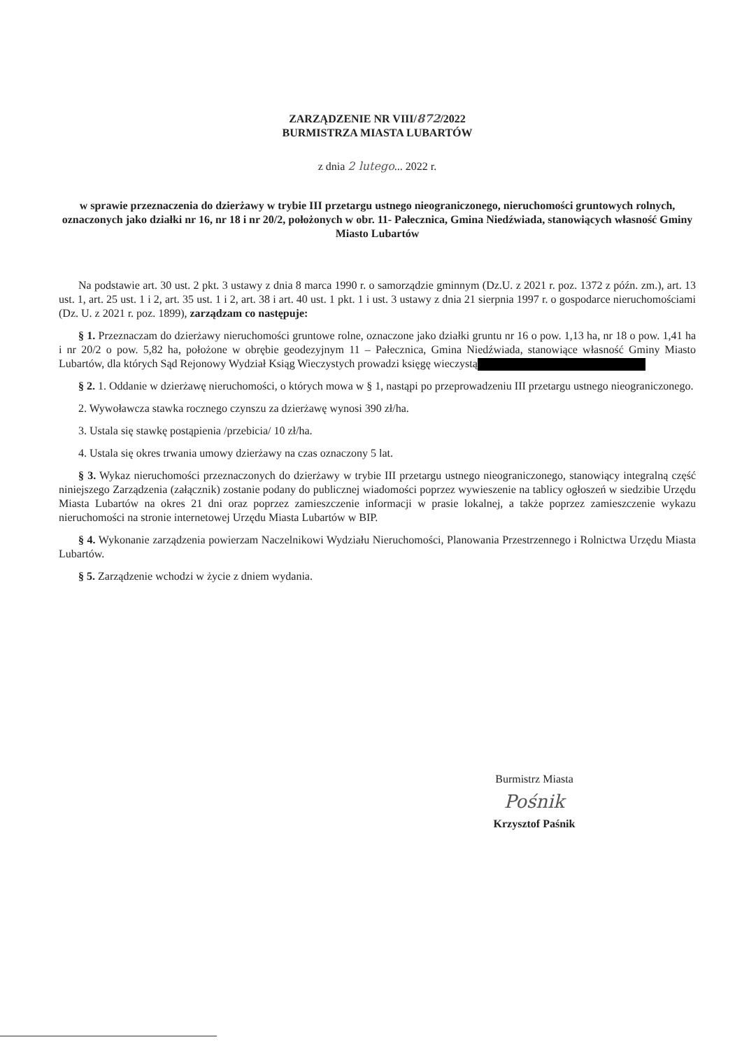ZARZĄDZENIE NR VIII/872/2022
BURMISTRZA MIASTA LUBARTÓW
z dnia 2 lutego... 2022 r.
w sprawie przeznaczenia do dzierżawy w trybie III przetargu ustnego nieograniczonego, nieruchomości gruntowych rolnych, oznaczonych jako działki nr 16, nr 18 i nr 20/2, położonych w obr. 11- Pałecznica, Gmina Niedźwiada, stanowiących własność Gminy Miasto Lubartów
Na podstawie art. 30 ust. 2 pkt. 3 ustawy z dnia 8 marca 1990 r. o samorządzie gminnym (Dz.U. z 2021 r. poz. 1372 z późn. zm.), art. 13 ust. 1, art. 25 ust. 1 i 2, art. 35 ust. 1 i 2, art. 38 i art. 40 ust. 1 pkt. 1 i ust. 3 ustawy z dnia 21 sierpnia 1997 r. o gospodarce nieruchomościami (Dz. U. z 2021 r. poz. 1899), zarządzam co następuje:
§ 1. Przeznaczam do dzierżawy nieruchomości gruntowe rolne, oznaczone jako działki gruntu nr 16 o pow. 1,13 ha, nr 18 o pow. 1,41 ha i nr 20/2 o pow. 5,82 ha, położone w obrębie geodezyjnym 11 – Pałecznica, Gmina Niedźwiada, stanowiące własność Gminy Miasto Lubartów, dla których Sąd Rejonowy Wydział Ksiąg Wieczystych prowadzi księgę wieczystą
§ 2. 1. Oddanie w dzierżawę nieruchomości, o których mowa w § 1, nastąpi po przeprowadzeniu III przetargu ustnego nieograniczonego.
2. Wywoławcza stawka rocznego czynszu za dzierżawę wynosi 390 zł/ha.
3. Ustala się stawkę postąpienia /przebicia/ 10 zł/ha.
4. Ustala się okres trwania umowy dzierżawy na czas oznaczony 5 lat.
§ 3. Wykaz nieruchomości przeznaczonych do dzierżawy w trybie III przetargu ustnego nieograniczonego, stanowiący integralną część niniejszego Zarządzenia (załącznik) zostanie podany do publicznej wiadomości poprzez wywieszenie na tablicy ogłoszeń w siedzibie Urzędu Miasta Lubartów na okres 21 dni oraz poprzez zamieszczenie informacji w prasie lokalnej, a także poprzez zamieszczenie wykazu nieruchomości na stronie internetowej Urzędu Miasta Lubartów w BIP.
§ 4. Wykonanie zarządzenia powierzam Naczelnikowi Wydziału Nieruchomości, Planowania Przestrzennego i Rolnictwa Urzędu Miasta Lubartów.
§ 5. Zarządzenie wchodzi w życie z dniem wydania.
Burmistrz Miasta
Pośnik
Krzysztof Paśnik